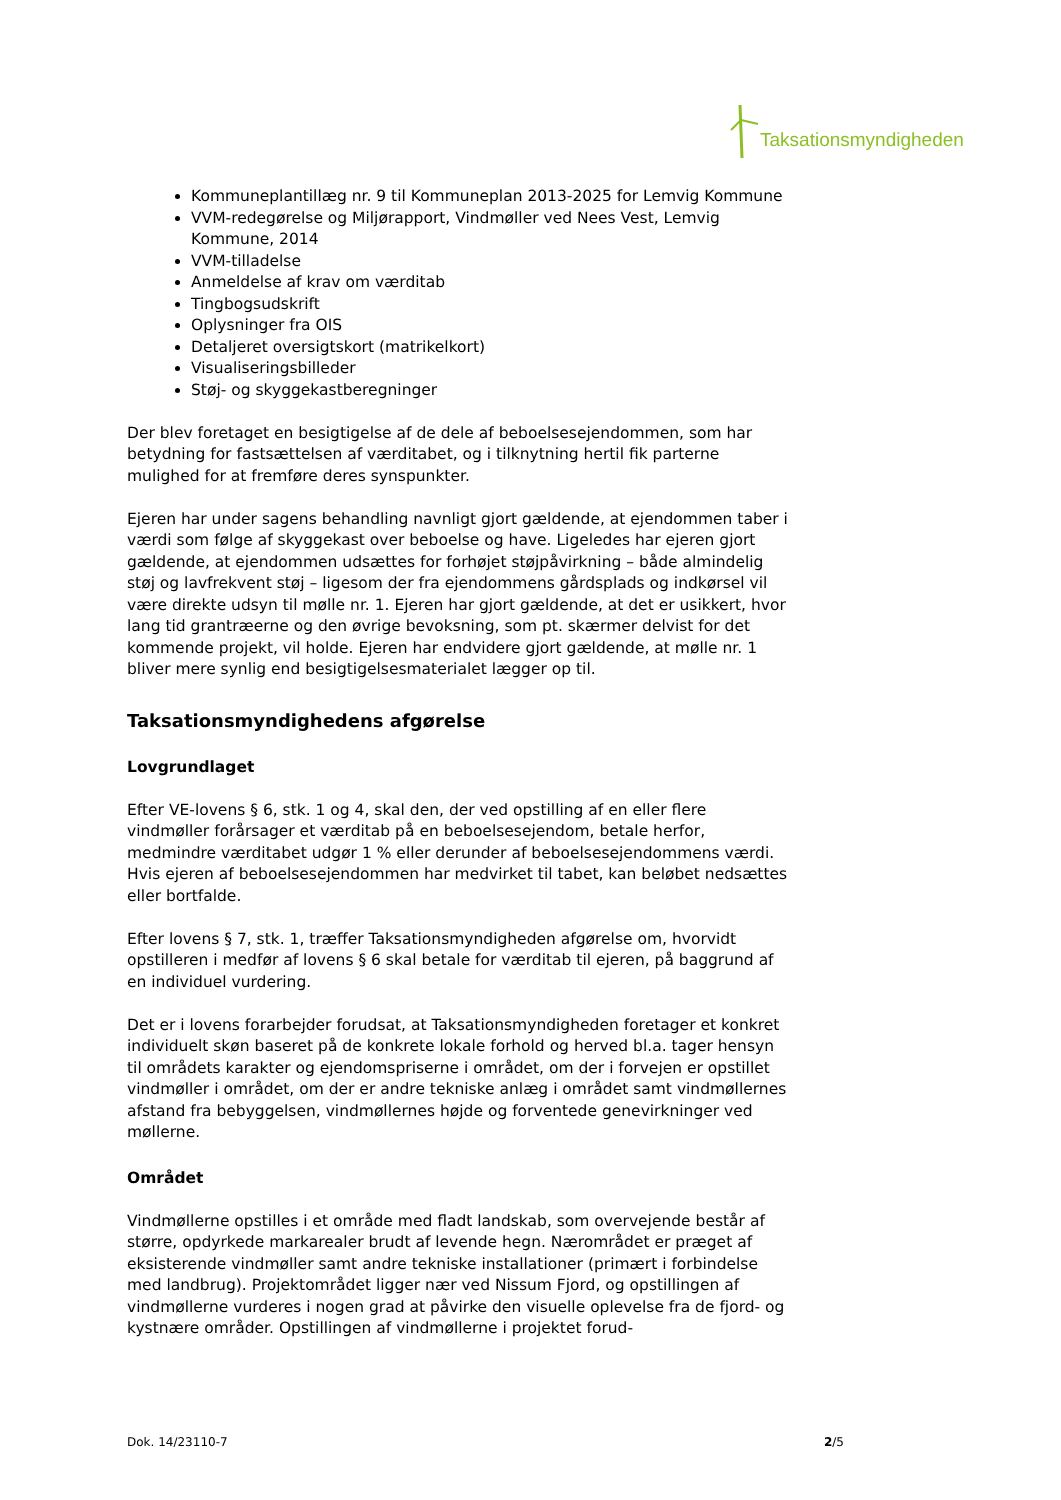Taksationsmyndigheden
Kommuneplantillæg nr. 9 til Kommuneplan 2013-2025 for Lemvig Kommune
VVM-redegørelse og Miljørapport, Vindmøller ved Nees Vest, Lemvig Kommune, 2014
VVM-tilladelse
Anmeldelse af krav om værditab
Tingbogsudskrift
Oplysninger fra OIS
Detaljeret oversigtskort (matrikelkort)
Visualiseringsbilleder
Støj- og skyggekastberegninger
Der blev foretaget en besigtigelse af de dele af beboelsesejendommen, som har betydning for fastsættelsen af værditabet, og i tilknytning hertil fik parterne mulighed for at fremføre deres synspunkter.
Ejeren har under sagens behandling navnligt gjort gældende, at ejendommen taber i værdi som følge af skyggekast over beboelse og have. Ligeledes har ejeren gjort gældende, at ejendommen udsættes for forhøjet støjpåvirkning – både almindelig støj og lavfrekvent støj – ligesom der fra ejendommens gårdsplads og indkørsel vil være direkte udsyn til mølle nr. 1. Ejeren har gjort gældende, at det er usikkert, hvor lang tid grantræerne og den øvrige bevoksning, som pt. skærmer delvist for det kommende projekt, vil holde. Ejeren har endvidere gjort gældende, at mølle nr. 1 bliver mere synlig end besigtigelsesmaterialet lægger op til.
Taksationsmyndighedens afgørelse
Lovgrundlaget
Efter VE-lovens § 6, stk. 1 og 4, skal den, der ved opstilling af en eller flere vindmøller forårsager et værditab på en beboelsesejendom, betale herfor, medmindre værditabet udgør 1 % eller derunder af beboelsesejendommens værdi. Hvis ejeren af beboelsesejendommen har medvirket til tabet, kan beløbet nedsættes eller bortfalde.
Efter lovens § 7, stk. 1, træffer Taksationsmyndigheden afgørelse om, hvorvidt opstilleren i medfør af lovens § 6 skal betale for værditab til ejeren, på baggrund af en individuel vurdering.
Det er i lovens forarbejder forudsat, at Taksationsmyndigheden foretager et konkret individuelt skøn baseret på de konkrete lokale forhold og herved bl.a. tager hensyn til områdets karakter og ejendomspriserne i området, om der i forvejen er opstillet vindmøller i området, om der er andre tekniske anlæg i området samt vindmøllernes afstand fra bebyggelsen, vindmøllernes højde og forventede genevirkninger ved møllerne.
Området
Vindmøllerne opstilles i et område med fladt landskab, som overvejende består af større, opdyrkede markarealer brudt af levende hegn. Nærområdet er præget af eksisterende vindmøller samt andre tekniske installationer (primært i forbindelse med landbrug). Projektområdet ligger nær ved Nissum Fjord, og opstillingen af vindmøllerne vurderes i nogen grad at påvirke den visuelle oplevelse fra de fjord- og kystnære områder. Opstillingen af vindmøllerne i projektet forud-
Dok. 14/23110-7 2/5